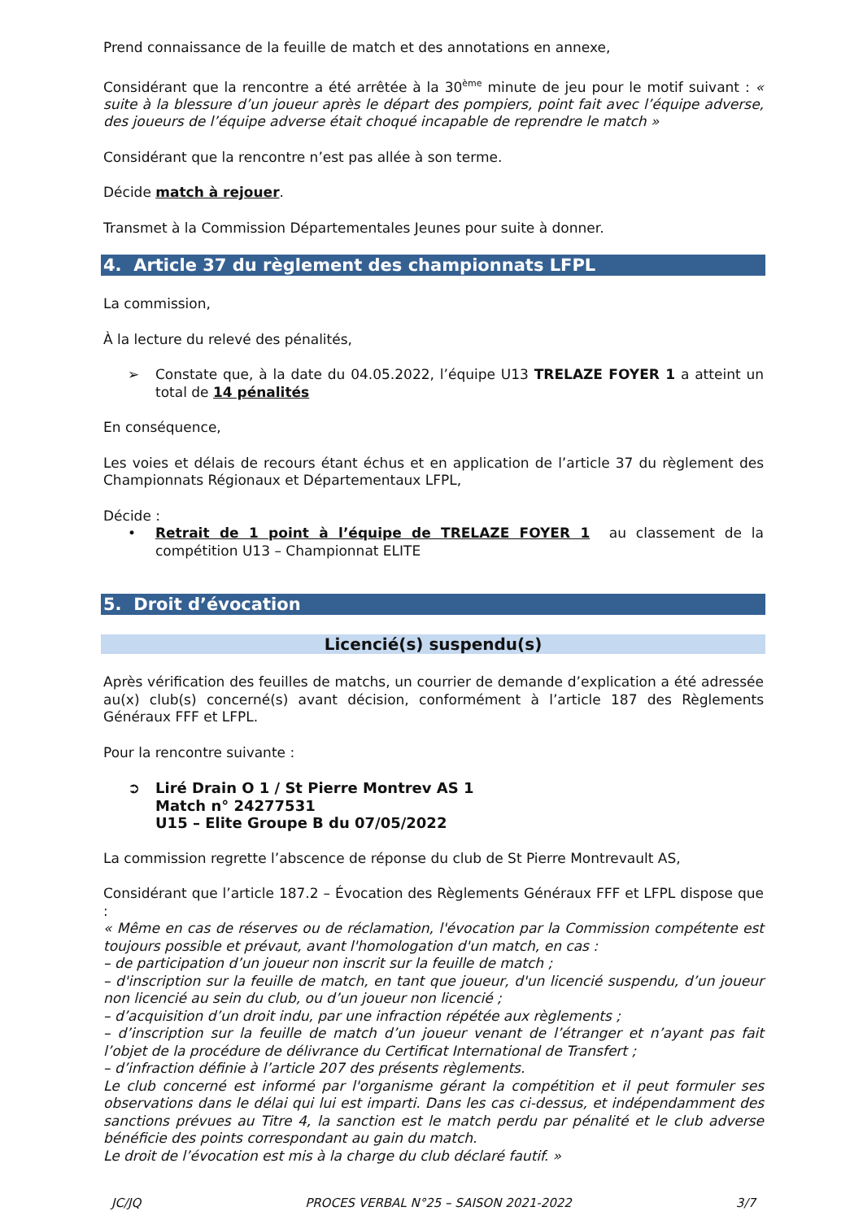Prend connaissance de la feuille de match et des annotations en annexe,
Considérant que la rencontre a été arrêtée à la 30<sup>ème</sup> minute de jeu pour le motif suivant : « suite à la blessure d’un joueur après le départ des pompiers, point fait avec l’équipe adverse, des joueurs de l’équipe adverse était choqué incapable de reprendre le match »
Considérant que la rencontre n’est pas allée à son terme.
Décide match à rejouer.
Transmet à la Commission Départementales Jeunes pour suite à donner.
4. Article 37 du règlement des championnats LFPL
La commission,
À la lecture du relevé des pénalités,
➢ Constate que, à la date du 04.05.2022, l’équipe U13 TRELAZE FOYER 1 a atteint un total de 14 pénalités
En conséquence,
Les voies et délais de recours étant échus et en application de l’article 37 du règlement des Championnats Régionaux et Départementaux LFPL,
Décide :
• Retrait de 1 point à l’équipe de TRELAZE FOYER 1 au classement de la compétition U13 – Championnat ELITE
5. Droit d’évocation
Licencié(s) suspendu(s)
Après vérification des feuilles de matchs, un courrier de demande d’explication a été adressée au(x) club(s) concerné(s) avant décision, conformément à l’article 187 des Règlements Généraux FFF et LFPL.
Pour la rencontre suivante :
➲ Liré Drain O 1 / St Pierre Montrev AS 1
Match n° 24277531
U15 – Elite Groupe B du 07/05/2022
La commission regrette l’abscence de réponse du club de St Pierre Montrevault AS,
Considérant que l’article 187.2 – Évocation des Règlements Généraux FFF et LFPL dispose que :
« Même en cas de réserves ou de réclamation, l'évocation par la Commission compétente est toujours possible et prévaut, avant l'homologation d'un match, en cas :
– de participation d’un joueur non inscrit sur la feuille de match ;
– d'inscription sur la feuille de match, en tant que joueur, d'un licencié suspendu, d’un joueur non licencié au sein du club, ou d’un joueur non licencié ;
– d’acquisition d’un droit indu, par une infraction répétée aux règlements ;
– d’inscription sur la feuille de match d’un joueur venant de l’étranger et n’ayant pas fait l’objet de la procédure de délivrance du Certificat International de Transfert ;
– d’infraction définie à l’article 207 des présents règlements.
Le club concerné est informé par l'organisme gérant la compétition et il peut formuler ses observations dans le délai qui lui est imparti. Dans les cas ci-dessus, et indépendamment des sanctions prévues au Titre 4, la sanction est le match perdu par pénalité et le club adverse bénéficie des points correspondant au gain du match.
Le droit de l’évocation est mis à la charge du club déclaré fautif. »
JC/JQ PROCES VERBAL N°25 – SAISON 2021-2022 3/7